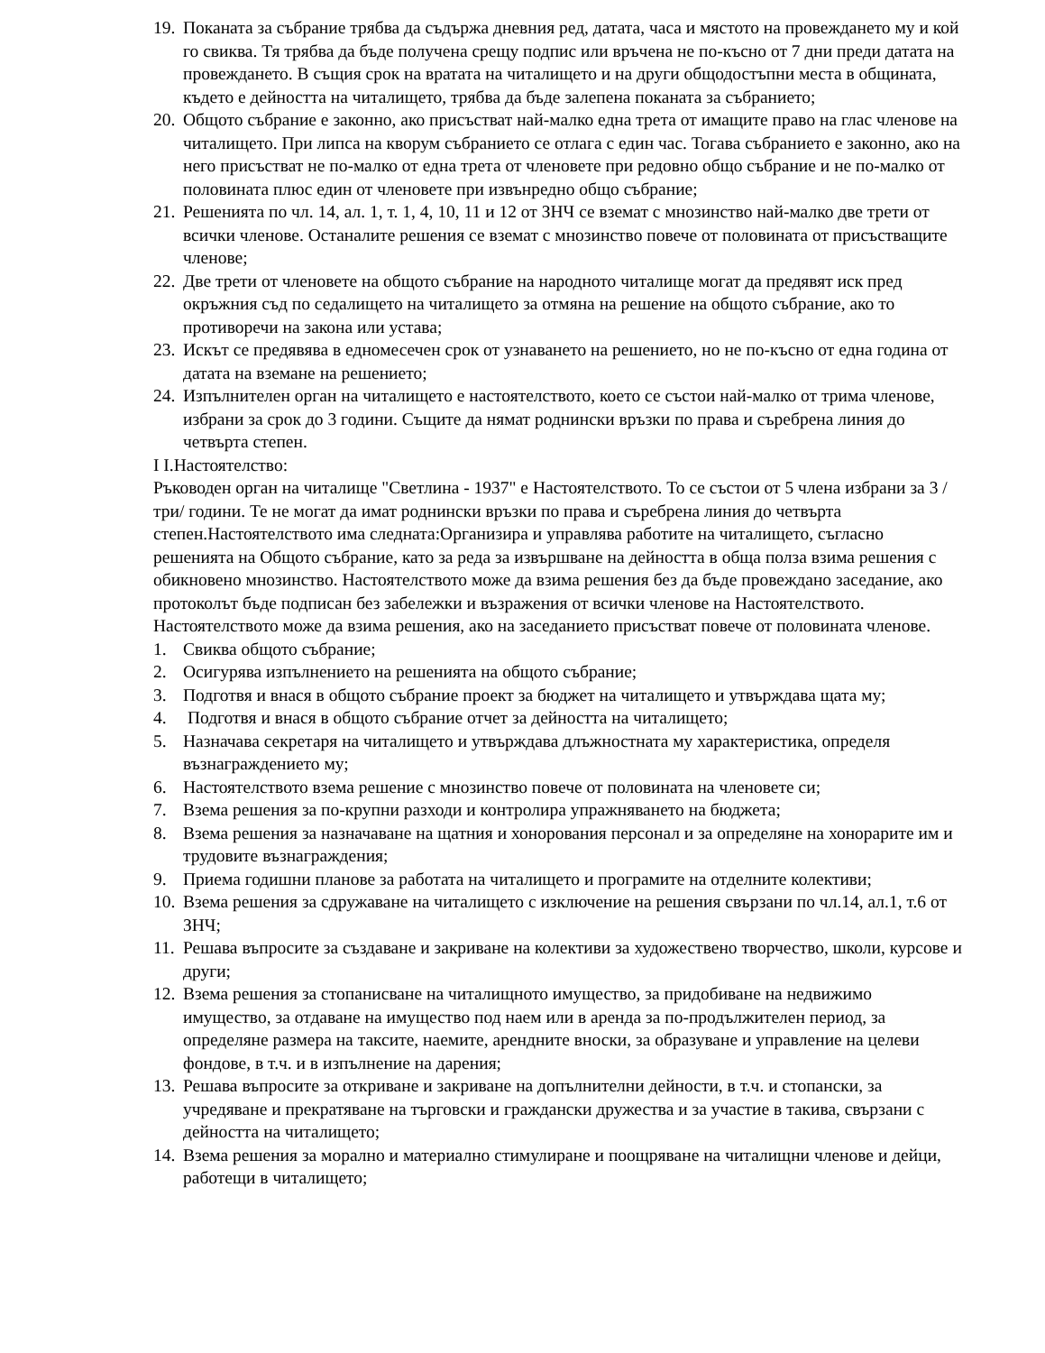19. Поканата за събрание трябва да съдържа дневния ред, датата, часа и мястото на провеждането му и кой го свиква. Тя трябва да бъде получена срещу подпис или връчена не по-късно от 7 дни преди датата на провеждането. В същия срок на вратата на читалището и на други общодостъпни места в общината, където е дейността на читалището, трябва да бъде залепена поканата за събранието;
20. Общото събрание е законно, ако присъстват най-малко една трета от имащите право на глас членове на читалището. При липса на кворум събранието се отлага с един час. Тогава събранието е законно, ако на него присъстват не по-малко от една трета от членовете при редовно общо събрание и не по-малко от половината плюс един от членовете при извънредно общо събрание;
21. Решенията по чл. 14, ал. 1, т. 1, 4, 10, 11 и 12 от ЗНЧ се вземат с мнозинство най-малко две трети от всички членове. Останалите решения се вземат с мнозинство повече от половината от присъстващите членове;
22. Две трети от членовете на общото събрание на народното читалище могат да предявят иск пред окръжния съд по седалището на читалището за отмяна на решение на общото събрание, ако то противоречи на закона или устава;
23. Искът се предявява в едномесечен срок от узнаването на решението, но не по-късно от една година от датата на вземане на решението;
24. Изпълнителен орган на читалището е настоятелството, което се състои най-малко от трима членове, избрани за срок до 3 години. Същите да нямат роднински връзки по права и съребрена линия до четвърта степен.
I I.Настоятелство:
Ръководен орган на читалище "Светлина - 1937" е Настоятелството. То се състои от 5 члена избрани за 3 /три/ години. Те не могат да имат роднински връзки по права и съребрена линия до четвърта степен.Настоятелството има следната:Организира и управлява работите на читалището, съгласно решенията на Общото събрание, като за реда за извършване на дейността в обща полза взима решения с обикновено мнозинство. Настоятелството може да взима решения без да бъде провеждано заседание, ако протоколът бъде подписан без забележки и възражения от всички членове на Настоятелството. Настоятелството може да взима решения, ако на заседанието присъстват повече от половината членове.
1. Свиква общото събрание;
2. Осигурява изпълнението на решенията на общото събрание;
3. Подготвя и внася в общото събрание проект за бюджет на читалището и утвърждава щата му;
4. Подготвя и внася в общото събрание отчет за дейността на читалището;
5. Назначава секретаря на читалището и утвърждава длъжностната му характеристика, определя възнаграждението му;
6. Настоятелството взема решение с мнозинство повече от половината на членовете си;
7. Взема решения за по-крупни разходи и контролира упражняването на бюджета;
8. Взема решения за назначаване на щатния и хонорования персонал и за определяне на хонорарите им и трудовите възнаграждения;
9. Приема годишни планове за работата на читалището и програмите на отделните колективи;
10. Взема решения за сдружаване на читалището с изключение на решения свързани по чл.14, ал.1, т.6 от ЗНЧ;
11. Решава въпросите за създаване и закриване на колективи за художествено творчество, школи, курсове и други;
12. Взема решения за стопанисване на читалищното имущество, за придобиване на недвижимо имущество, за отдаване на имущество под наем или в аренда за по-продължителен период, за определяне размера на таксите, наемите, арендните вноски, за образуване и управление на целеви фондове, в т.ч. и в изпълнение на дарения;
13. Решава въпросите за откриване и закриване на допълнителни дейности, в т.ч. и стопански, за учредяване и прекратяване на търговски и граждански дружества и за участие в такива, свързани с дейността на читалището;
14. Взема решения за морално и материално стимулиране и поощряване на читалищни членове и дейци, работещи в читалището;